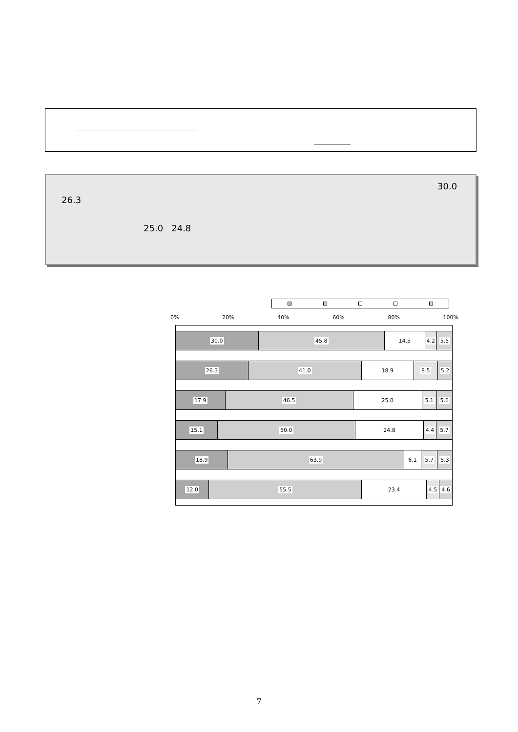30.0
26.3
25.0 24.8
0% 20% 40% 60% 80% 100%
30.0 45.8 14.5 4.2 5.5
26.3 41.0 18.9 8.5 5.2
17.9 46.5 25.0 5.1 5.6
15.1 50.0 24.8 4.4 5.7
18.9 63.9 6.1 5.7 5.3
12.0 55.5 23.4 4.5 4.6
7